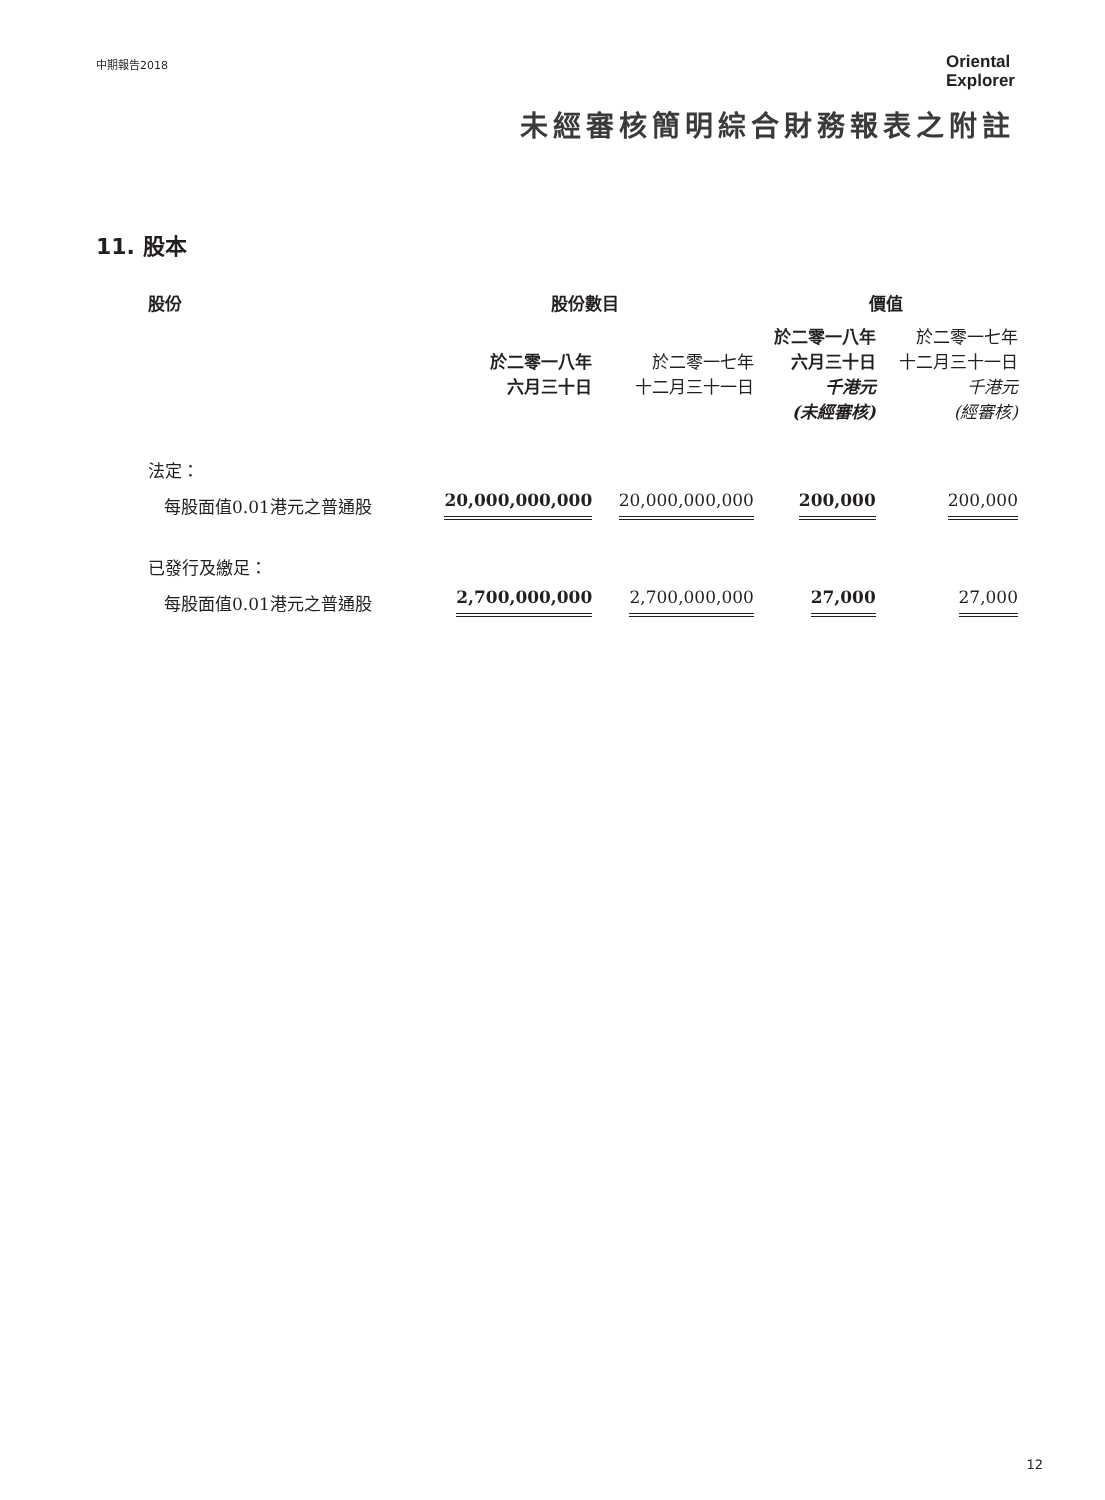中期報告2018
Oriental
Explorer
未經審核簡明綜合財務報表之附註
11. 股本
| 股份 | 股份數目 | | 價值 | |
| --- | --- | --- | --- | --- |
| | 於二零一八年 六月三十日 | 於二零一七年 十二月三十一日 | 於二零一八年 六月三十日 千港元 (未經審核) | 於二零一七年 十二月三十一日 千港元 (經審核) |
| 法定： | | | | |
| 每股面值0.01港元之普通股 | 20,000,000,000 | 20,000,000,000 | 200,000 | 200,000 |
| 已發行及繳足： | | | | |
| 每股面值0.01港元之普通股 | 2,700,000,000 | 2,700,000,000 | 27,000 | 27,000 |
12